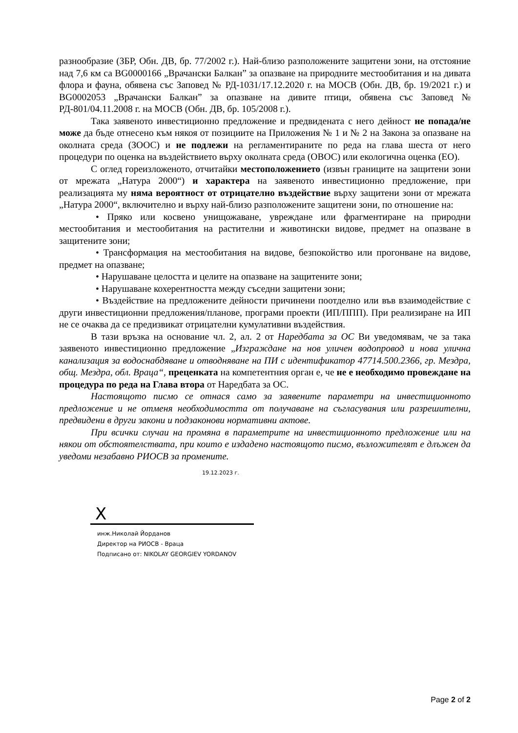разнообразие (ЗБР, Обн. ДВ, бр. 77/2002 г.). Най-близо разположените защитени зони, на отстояние над 7,6 км са BG0000166 „Врачански Балкан” за опазване на природните местообитания и на дивата флора и фауна, обявена със Заповед № РД-1031/17.12.2020 г. на МОСВ (Обн. ДВ, бр. 19/2021 г.) и BG0002053 „Врачански Балкан” за опазване на дивите птици, обявена със Заповед № РД-801/04.11.2008 г. на МОСВ (Обн. ДВ, бр. 105/2008 г.).
Така заявеното инвестиционно предложение и предвидената с него дейност не попада/не може да бъде отнесено към някоя от позициите на Приложения № 1 и № 2 на Закона за опазване на околната среда (ЗООС) и не подлежи на регламентираните по реда на глава шеста от него процедури по оценка на въздействието върху околната среда (ОВОС) или екологична оценка (ЕО).
С оглед гореизложеното, отчитайки местоположението (извън границите на защитени зони от мрежата „Натура 2000“) и характера на заявеното инвестиционно предложение, при реализацията му няма вероятност от отрицателно въздействие върху защитени зони от мрежата „Натура 2000“, включително и върху най-близо разположените защитени зони, по отношение на:
• Пряко или косвено унищожаване, увреждане или фрагментиране на природни местообитания и местообитания на растителни и животински видове, предмет на опазване в защитените зони;
• Трансформация на местообитания на видове, безпокойство или прогонване на видове, предмет на опазване;
• Нарушаване целостта и целите на опазване на защитените зони;
• Нарушаване кохерентността между съседни защитени зони;
• Въздействие на предложените дейности причинени поотделно или във взаимодействие с други инвестиционни предложения/планове, програми проекти (ИП/ППП). При реализиране на ИП не се очаква да се предизвикат отрицателни кумулативни въздействия.
В тази връзка на основание чл. 2, ал. 2 от Наредбата за ОС Ви уведомявам, че за така заявеното инвестиционно предложение „Изграждане на нов уличен водопровод и нова улична канализация за водоснабдяване и отводняване на ПИ с идентификатор 47714.500.2366, гр. Мездра, общ. Мездра, обл. Враца“, преценката на компетентния орган е, че не е необходимо провеждане на процедура по реда на Глава втора от Наредбата за ОС.
Настоящото писмо се отнася само за заявените параметри на инвестиционното предложение и не отменя необходимостта от получаване на съгласувания или разрешителни, предвидени в други закони и подзаконови нормативни актове.
При всички случаи на промяна в параметрите на инвестиционното предложение или на някои от обстоятелствата, при които е издадено настоящото писмо, възложителят е длъжен да уведоми незабавно РИОСВ за промените.
19.12.2023 г.
X
инж.Николай Йорданов
Директор на РИОСВ - Враца
Подписано от: NIKOLAY GEORGIEV YORDANOV
Page 2 of 2